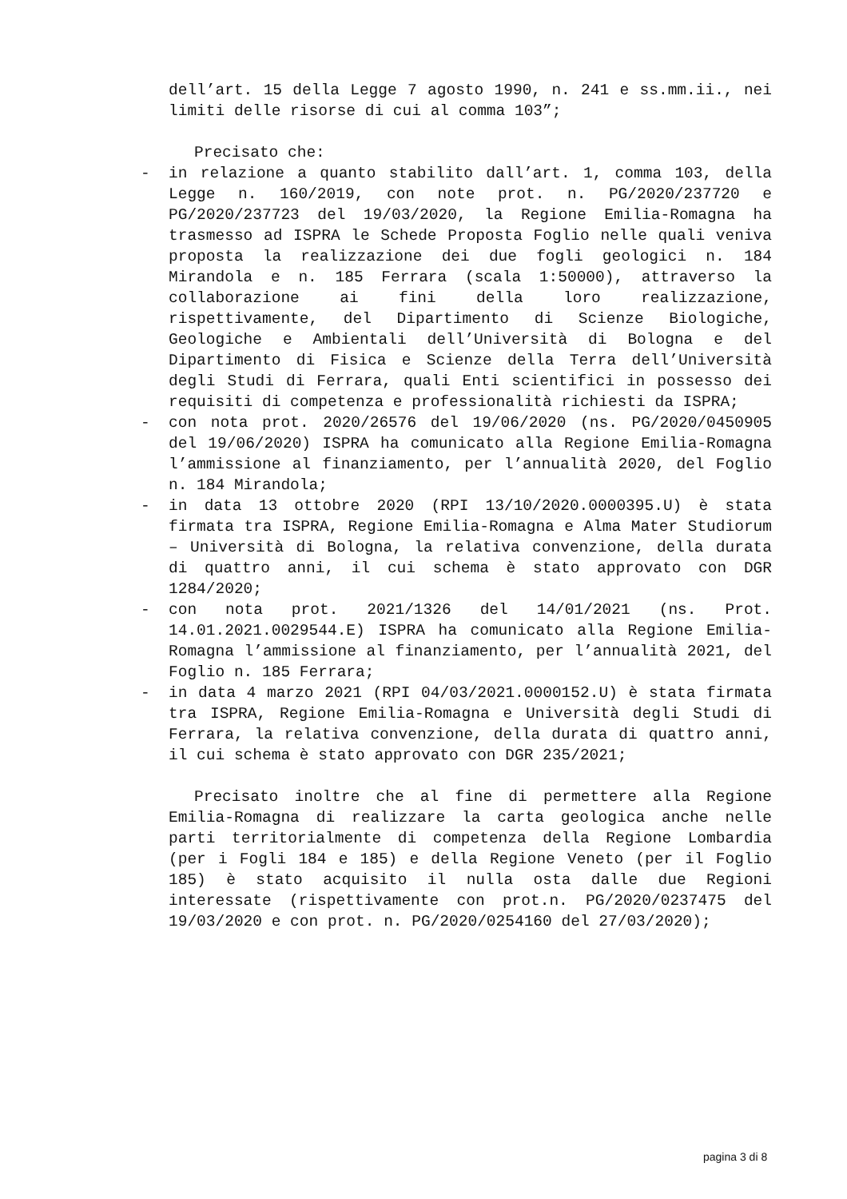dell’art. 15 della Legge 7 agosto 1990, n. 241 e ss.mm.ii., nei limiti delle risorse di cui al comma 103”;
Precisato che:
- in relazione a quanto stabilito dall’art. 1, comma 103, della Legge n. 160/2019, con note prot. n. PG/2020/237720 e PG/2020/237723 del 19/03/2020, la Regione Emilia-Romagna ha trasmesso ad ISPRA le Schede Proposta Foglio nelle quali veniva proposta la realizzazione dei due fogli geologici n. 184 Mirandola e n. 185 Ferrara (scala 1:50000), attraverso la collaborazione ai fini della loro realizzazione, rispettivamente, del Dipartimento di Scienze Biologiche, Geologiche e Ambientali dell’Università di Bologna e del Dipartimento di Fisica e Scienze della Terra dell’Università degli Studi di Ferrara, quali Enti scientifici in possesso dei requisiti di competenza e professionalità richiesti da ISPRA;
- con nota prot. 2020/26576 del 19/06/2020 (ns. PG/2020/0450905 del 19/06/2020) ISPRA ha comunicato alla Regione Emilia-Romagna l’ammissione al finanziamento, per l’annualità 2020, del Foglio n. 184 Mirandola;
- in data 13 ottobre 2020 (RPI 13/10/2020.0000395.U) è stata firmata tra ISPRA, Regione Emilia-Romagna e Alma Mater Studiorum – Università di Bologna, la relativa convenzione, della durata di quattro anni, il cui schema è stato approvato con DGR 1284/2020;
- con nota prot. 2021/1326 del 14/01/2021 (ns. Prot. 14.01.2021.0029544.E) ISPRA ha comunicato alla Regione Emilia-Romagna l’ammissione al finanziamento, per l’annualità 2021, del Foglio n. 185 Ferrara;
- in data 4 marzo 2021 (RPI 04/03/2021.0000152.U) è stata firmata tra ISPRA, Regione Emilia-Romagna e Università degli Studi di Ferrara, la relativa convenzione, della durata di quattro anni, il cui schema è stato approvato con DGR 235/2021;
Precisato inoltre che al fine di permettere alla Regione Emilia-Romagna di realizzare la carta geologica anche nelle parti territorialmente di competenza della Regione Lombardia (per i Fogli 184 e 185) e della Regione Veneto (per il Foglio 185) è stato acquisito il nulla osta dalle due Regioni interessate (rispettivamente con prot.n. PG/2020/0237475 del 19/03/2020 e con prot. n. PG/2020/0254160 del 27/03/2020);
pagina 3 di 8